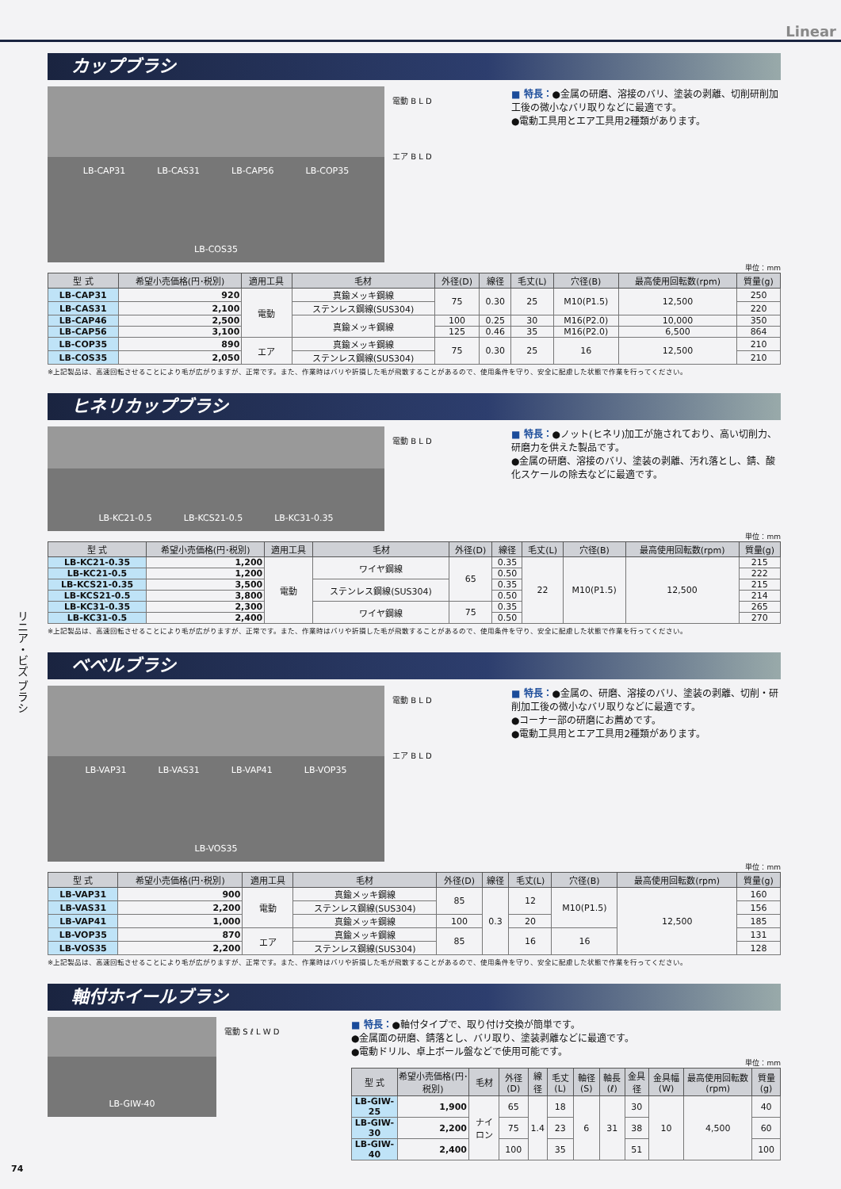Linear
リニア・ビズ ブラシ
カップブラシ
LB-CAP31 LB-CAS31 LB-CAP56 LB-COP35 LB-COS35
電動 B L D
エア B L D
■ 特長：●金属の研磨、溶接のバリ、塗装の剥離、切削研削加工後の微小なバリ取りなどに最適です。
●電動工具用とエア工具用2種類があります。
単位：mm
| 型 式 | 希望小売価格(円･税別) | 適用工具 | 毛材 | 外径(D) | 線径 | 毛丈(L) | 穴径(B) | 最高使用回転数(rpm) | 質量(g) |
| --- | --- | --- | --- | --- | --- | --- | --- | --- | --- |
| LB-CAP31 | 920 | 電動 | 真鍮メッキ鋼線 | 75 | 0.30 | 25 | M10(P1.5) | 12,500 | 250 |
| LB-CAS31 | 2,100 | | ステンレス鋼線(SUS304) | | | | | | 220 |
| LB-CAP46 | 2,500 | | 真鍮メッキ鋼線 | 100 | 0.25 | 30 | M16(P2.0) | 10,000 | 350 |
| LB-CAP56 | 3,100 | | | 125 | 0.46 | 35 | M16(P2.0) | 6,500 | 864 |
| LB-COP35 | 890 | エア | 真鍮メッキ鋼線 | 75 | 0.30 | 25 | 16 | 12,500 | 210 |
| LB-COS35 | 2,050 | | ステンレス鋼線(SUS304) | | | | | | 210 |
※上記製品は、高速回転させることにより毛が広がりますが、正常です。また、作業時はバリや折損した毛が飛散することがあるので、使用条件を守り、安全に配慮した状態で作業を行ってください。
ヒネリカップブラシ
LB-KC21-0.5 LB-KCS21-0.5 LB-KC31-0.35
電動 B L D
■ 特長：●ノット(ヒネリ)加工が施されており、高い切削力、研磨力を供えた製品です。
●金属の研磨、溶接のバリ、塗装の剥離、汚れ落とし、錆、酸化スケールの除去などに最適です。
単位：mm
| 型 式 | 希望小売価格(円･税別) | 適用工具 | 毛材 | 外径(D) | 線径 | 毛丈(L) | 穴径(B) | 最高使用回転数(rpm) | 質量(g) |
| --- | --- | --- | --- | --- | --- | --- | --- | --- | --- |
| LB-KC21-0.35 | 1,200 | 電動 | ワイヤ鋼線 | 65 | 0.35 | 22 | M10(P1.5) | 12,500 | 215 |
| LB-KC21-0.5 | 1,200 | | | | 0.50 | | | | 222 |
| LB-KCS21-0.35 | 3,500 | | ステンレス鋼線(SUS304) | | 0.35 | | | | 215 |
| LB-KCS21-0.5 | 3,800 | | | | 0.50 | | | | 214 |
| LB-KC31-0.35 | 2,300 | | ワイヤ鋼線 | 75 | 0.35 | | | | 265 |
| LB-KC31-0.5 | 2,400 | | | | 0.50 | | | | 270 |
※上記製品は、高速回転させることにより毛が広がりますが、正常です。また、作業時はバリや折損した毛が飛散することがあるので、使用条件を守り、安全に配慮した状態で作業を行ってください。
ベベルブラシ
LB-VAP31 LB-VAS31 LB-VAP41 LB-VOP35 LB-VOS35
電動 B L D
エア B L D
■ 特長：●金属の、研磨、溶接のバリ、塗装の剥離、切削・研削加工後の微小なバリ取りなどに最適です。
●コーナー部の研磨にお薦めです。
●電動工具用とエア工具用2種類があります。
単位：mm
| 型 式 | 希望小売価格(円･税別) | 適用工具 | 毛材 | 外径(D) | 線径 | 毛丈(L) | 穴径(B) | 最高使用回転数(rpm) | 質量(g) |
| --- | --- | --- | --- | --- | --- | --- | --- | --- | --- |
| LB-VAP31 | 900 | 電動 | 真鍮メッキ鋼線 | 85 | 0.3 | 12 | M10(P1.5) | 12,500 | 160 |
| LB-VAS31 | 2,200 | | ステンレス鋼線(SUS304) | | | | | | 156 |
| LB-VAP41 | 1,000 | | 真鍮メッキ鋼線 | 100 | | 20 | | | 185 |
| LB-VOP35 | 870 | エア | 真鍮メッキ鋼線 | 85 | | 16 | 16 | | 131 |
| LB-VOS35 | 2,200 | | ステンレス鋼線(SUS304) | | | | | | 128 |
※上記製品は、高速回転させることにより毛が広がりますが、正常です。また、作業時はバリや折損した毛が飛散することがあるので、使用条件を守り、安全に配慮した状態で作業を行ってください。
軸付ホイールブラシ
LB-GIW-40
電動 S ℓ L W D
■ 特長：●軸付タイプで、取り付け交換が簡単です。
●金属面の研磨、錆落とし、バリ取り、塗装剥離などに最適です。
●電動ドリル、卓上ボール盤などで使用可能です。
単位：mm
| 型 式 | 希望小売価格(円･税別) | 毛材 | 外径(D) | 線径 | 毛丈(L) | 軸径(S) | 軸長(ℓ) | 金具径 | 金具幅(W) | 最高使用回転数(rpm) | 質量(g) |
| --- | --- | --- | --- | --- | --- | --- | --- | --- | --- | --- | --- |
| LB-GIW-25 | 1,900 | ナイロン | 65 | 1.4 | 18 | 6 | 31 | 30 | 10 | 4,500 | 40 |
| LB-GIW-30 | 2,200 | | 75 | | 23 | | | 38 | | | 60 |
| LB-GIW-40 | 2,400 | | 100 | | 35 | | | 51 | | | 100 |
74